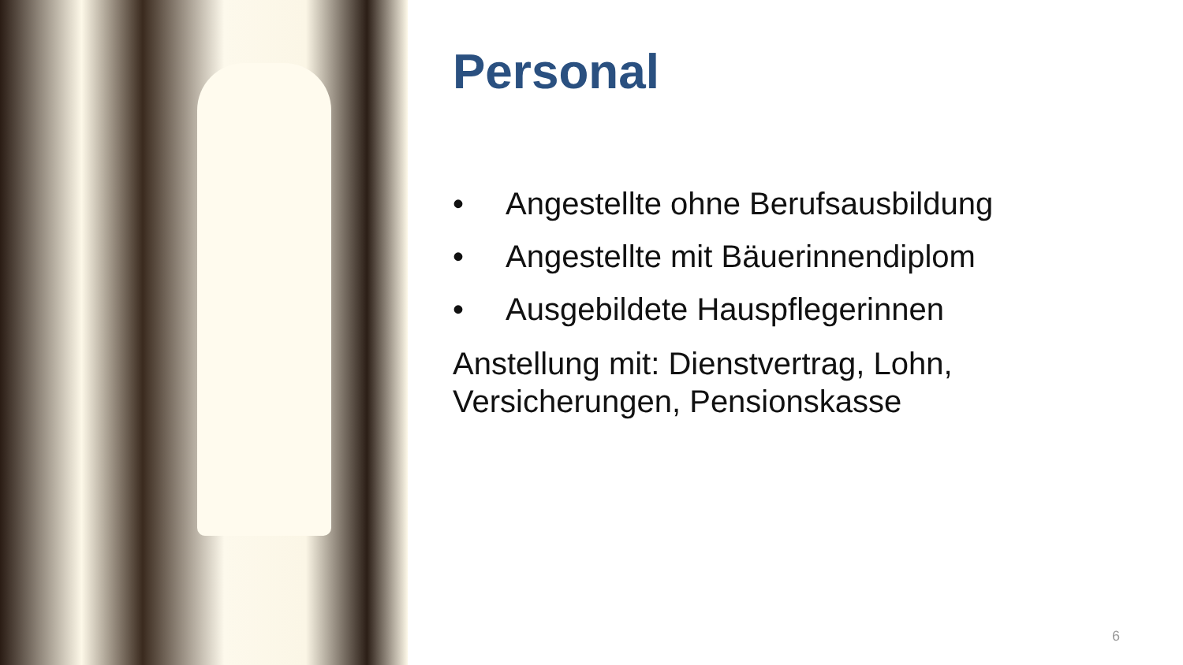Personal
• Angestellte ohne Berufsausbildung
• Angestellte mit Bäuerinnendiplom
• Ausgebildete Hauspflegerinnen
Anstellung mit: Dienstvertrag, Lohn, Versicherungen, Pensionskasse
6